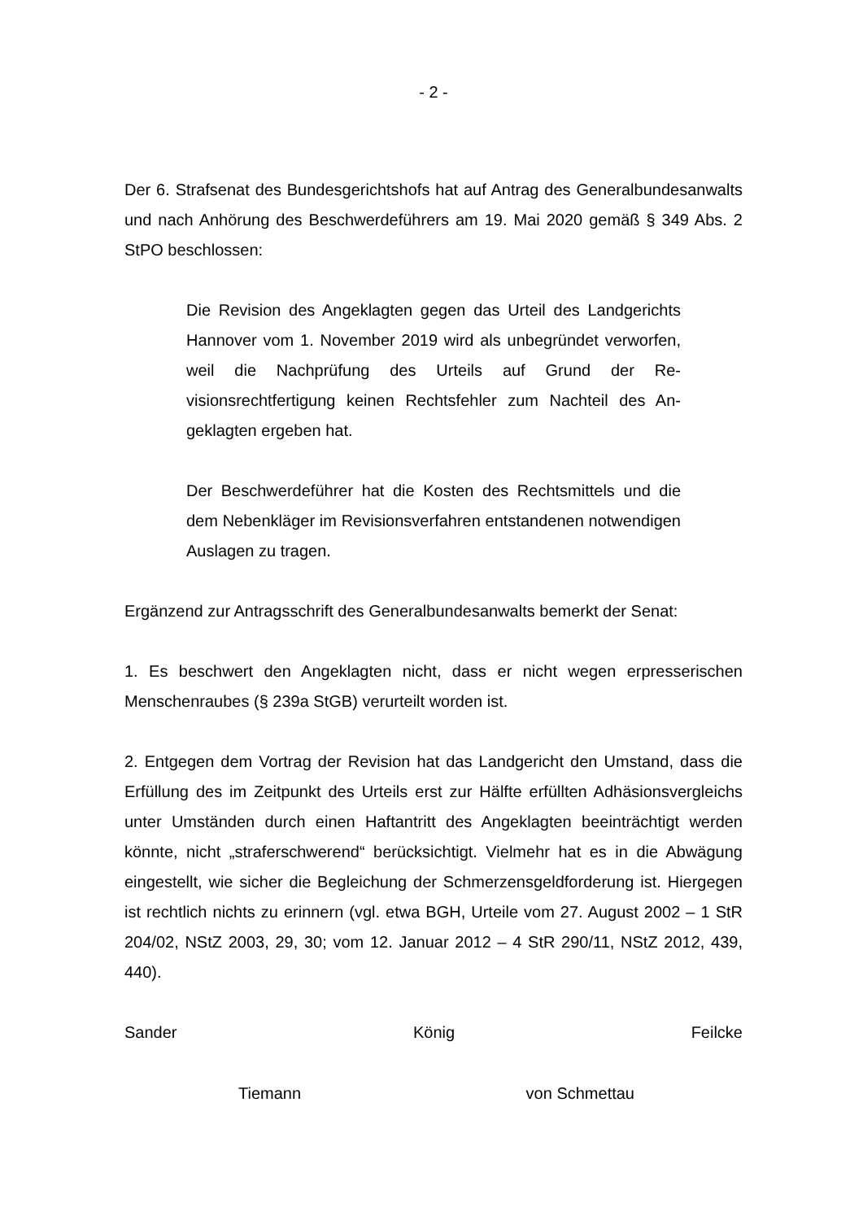- 2 -
Der 6. Strafsenat des Bundesgerichtshofs hat auf Antrag des Generalbundes­anwalts und nach Anhörung des Beschwerdeführers am 19. Mai 2020 gemäß § 349 Abs. 2 StPO beschlossen:
Die Revision des Angeklagten gegen das Urteil des Landge­richts Hannover vom 1. November 2019 wird als unbegründet verworfen, weil die Nachprüfung des Urteils auf Grund der Re­visionsrechtfertigung keinen Rechtsfehler zum Nachteil des An­geklagten ergeben hat.
Der Beschwerdeführer hat die Kosten des Rechtsmittels und die dem Nebenkläger im Revisionsverfahren entstandenen notwendigen Auslagen zu tragen.
Ergänzend zur Antragsschrift des Generalbundesanwalts bemerkt der Senat:
1. Es beschwert den Angeklagten nicht, dass er nicht wegen erpresserischen Menschenraubes (§ 239a StGB) verurteilt worden ist.
2. Entgegen dem Vortrag der Revision hat das Landgericht den Umstand, dass die Erfüllung des im Zeitpunkt des Urteils erst zur Hälfte erfüllten Adhäsionsver­gleichs unter Umständen durch einen Haftantritt des Angeklagten beeinträchtigt werden könnte, nicht „straferschwerend“ berücksichtigt. Vielmehr hat es in die Abwägung eingestellt, wie sicher die Begleichung der Schmerzensgeldforde­rung ist. Hiergegen ist rechtlich nichts zu erinnern (vgl. etwa BGH, Urteile vom 27. August 2002 – 1 StR 204/02, NStZ 2003, 29, 30; vom 12. Januar 2012 – 4 StR 290/11, NStZ 2012, 439, 440).
Sander König Feilcke
Tiemann von Schmettau